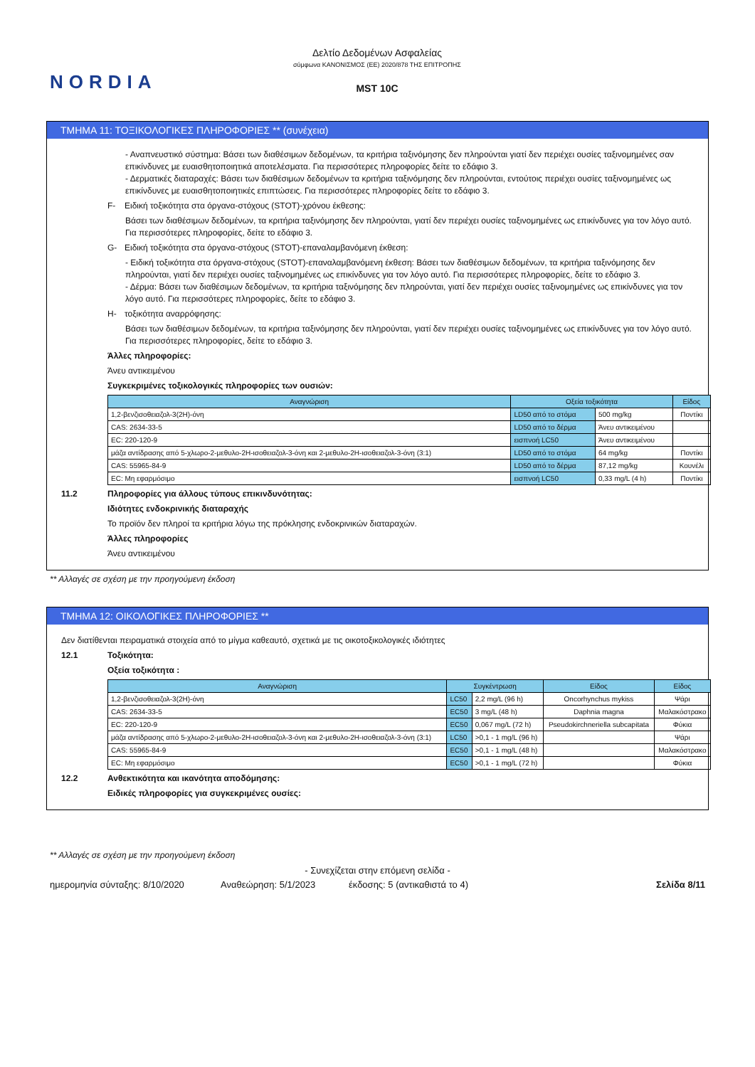NORDIA
Δελτίο Δεδομένων Ασφαλείας
σύμφωνα ΚΑΝΟΝΙΣΜΟΣ (ΕΕ) 2020/878 ΤΗΣ ΕΠΙΤΡΟΠΗΣ
MST 10C
ΤΜΗΜΑ 11: ΤΟΞΙΚΟΛΟΓΙΚΕΣ ΠΛΗΡΟΦΟΡΙΕΣ ** (συνέχεια)
- Αναπνευστικό σύστημα: Βάσει των διαθέσιμων δεδομένων, τα κριτήρια ταξινόμησης δεν πληρούνται γιατί δεν περιέχει ουσίες ταξινομημένες σαν επικίνδυνες με ευαισθητοποιητικά αποτελέσματα. Για περισσότερες πληροφορίες δείτε το εδάφιο 3.
- Δερματικές διαταραχές: Βάσει των διαθέσιμων δεδομένων τα κριτήρια ταξινόμησης δεν πληρούνται, εντούτοις περιέχει ουσίες ταξινομημένες ως επικίνδυνες με ευαισθητοποιητικές επιπτώσεις. Για περισσότερες πληροφορίες δείτε το εδάφιο 3.
F- Ειδική τοξικότητα στα όργανα-στόχους (STOT)-χρόνου έκθεσης:
Βάσει των διαθέσιμων δεδομένων, τα κριτήρια ταξινόμησης δεν πληρούνται, γιατί δεν περιέχει ουσίες ταξινομημένες ως επικίνδυνες για τον λόγο αυτό. Για περισσότερες πληροφορίες, δείτε το εδάφιο 3.
G- Ειδική τοξικότητα στα όργανα-στόχους (STOT)-επαναλαμβανόμενη έκθεση:
- Ειδική τοξικότητα στα όργανα-στόχους (STOT)-επαναλαμβανόμενη έκθεση: Βάσει των διαθέσιμων δεδομένων, τα κριτήρια ταξινόμησης δεν πληρούνται, γιατί δεν περιέχει ουσίες ταξινομημένες ως επικίνδυνες για τον λόγο αυτό. Για περισσότερες πληροφορίες, δείτε το εδάφιο 3.
- Δέρμα: Βάσει των διαθέσιμων δεδομένων, τα κριτήρια ταξινόμησης δεν πληρούνται, γιατί δεν περιέχει ουσίες ταξινομημένες ως επικίνδυνες για τον λόγο αυτό. Για περισσότερες πληροφορίες, δείτε το εδάφιο 3.
H- τοξικότητα αναρρόφησης:
Βάσει των διαθέσιμων δεδομένων, τα κριτήρια ταξινόμησης δεν πληρούνται, γιατί δεν περιέχει ουσίες ταξινομημένες ως επικίνδυνες για τον λόγο αυτό. Για περισσότερες πληροφορίες, δείτε το εδάφιο 3.
Άλλες πληροφορίες:
Άνευ αντικειμένου
Συγκεκριμένες τοξικολογικές πληροφορίες των ουσιών:
| Αναγνώριση | Οξεία τοξικότητα | | Είδος |
| --- | --- | --- | --- |
| 1,2-βενζισοθειαζολ-3(2H)-όνη | LD50 από το στόμα | 500 mg/kg | Ποντίκι |
| CAS: 2634-33-5 | LD50 από το δέρμα | Άνευ αντικειμένου | |
| EC: 220-120-9 | εισπνοή LC50 | Άνευ αντικειμένου | |
| μάζα αντίδρασης από 5-χλωρο-2-μεθυλο-2H-ισοθειαζολ-3-όνη και 2-μεθυλο-2H-ισοθειαζολ-3-όνη (3:1) | LD50 από το στόμα | 64 mg/kg | Ποντίκι |
| CAS: 55965-84-9 | LD50 από το δέρμα | 87,12 mg/kg | Κουνέλι |
| EC: Μη εφαρμόσιμο | εισπνοή LC50 | 0,33 mg/L (4 h) | Ποντίκι |
11.2 Πληροφορίες για άλλους τύπους επικινδυνότητας:
Ιδιότητες ενδοκρινικής διαταραχής
Το προϊόν δεν πληροί τα κριτήρια λόγω της πρόκλησης ενδοκρινικών διαταραχών.
Άλλες πληροφορίες
Άνευ αντικειμένου
** Αλλαγές σε σχέση με την προηγούμενη έκδοση
ΤΜΗΜΑ 12: ΟΙΚΟΛΟΓΙΚΕΣ ΠΛΗΡΟΦΟΡΙΕΣ **
Δεν διατίθενται πειραματικά στοιχεία από το μίγμα καθεαυτό, σχετικά με τις οικοτοξικολογικές ιδιότητες
12.1 Τοξικότητα:
Οξεία τοξικότητα :
| Αναγνώριση | Συγκέντρωση | | Είδος | Είδος |
| --- | --- | --- | --- | --- |
| 1,2-βενζισοθειαζολ-3(2H)-όνη | LC50 | 2,2 mg/L (96 h) | Oncorhynchus mykiss | Ψάρι |
| CAS: 2634-33-5 | EC50 | 3 mg/L (48 h) | Daphnia magna | Μαλακόστρακο |
| EC: 220-120-9 | EC50 | 0,067 mg/L (72 h) | Pseudokirchneriella subcapitata | Φύκια |
| μάζα αντίδρασης από 5-χλωρο-2-μεθυλο-2H-ισοθειαζολ-3-όνη και 2-μεθυλο-2H-ισοθειαζολ-3-όνη (3:1) | LC50 | >0,1 - 1 mg/L (96 h) | | Ψάρι |
| CAS: 55965-84-9 | EC50 | >0,1 - 1 mg/L (48 h) | | Μαλακόστρακο |
| EC: Μη εφαρμόσιμο | EC50 | >0,1 - 1 mg/L (72 h) | | Φύκια |
12.2 Ανθεκτικότητα και ικανότητα αποδόμησης:
Ειδικές πληροφορίες για συγκεκριμένες ουσίες:
** Αλλαγές σε σχέση με την προηγούμενη έκδοση
- Συνεχίζεται στην επόμενη σελίδα -
ημερομηνία σύνταξης: 8/10/2020 Αναθεώρηση: 5/1/2023 έκδοσης: 5 (αντικαθιστά το 4) Σελίδα 8/11